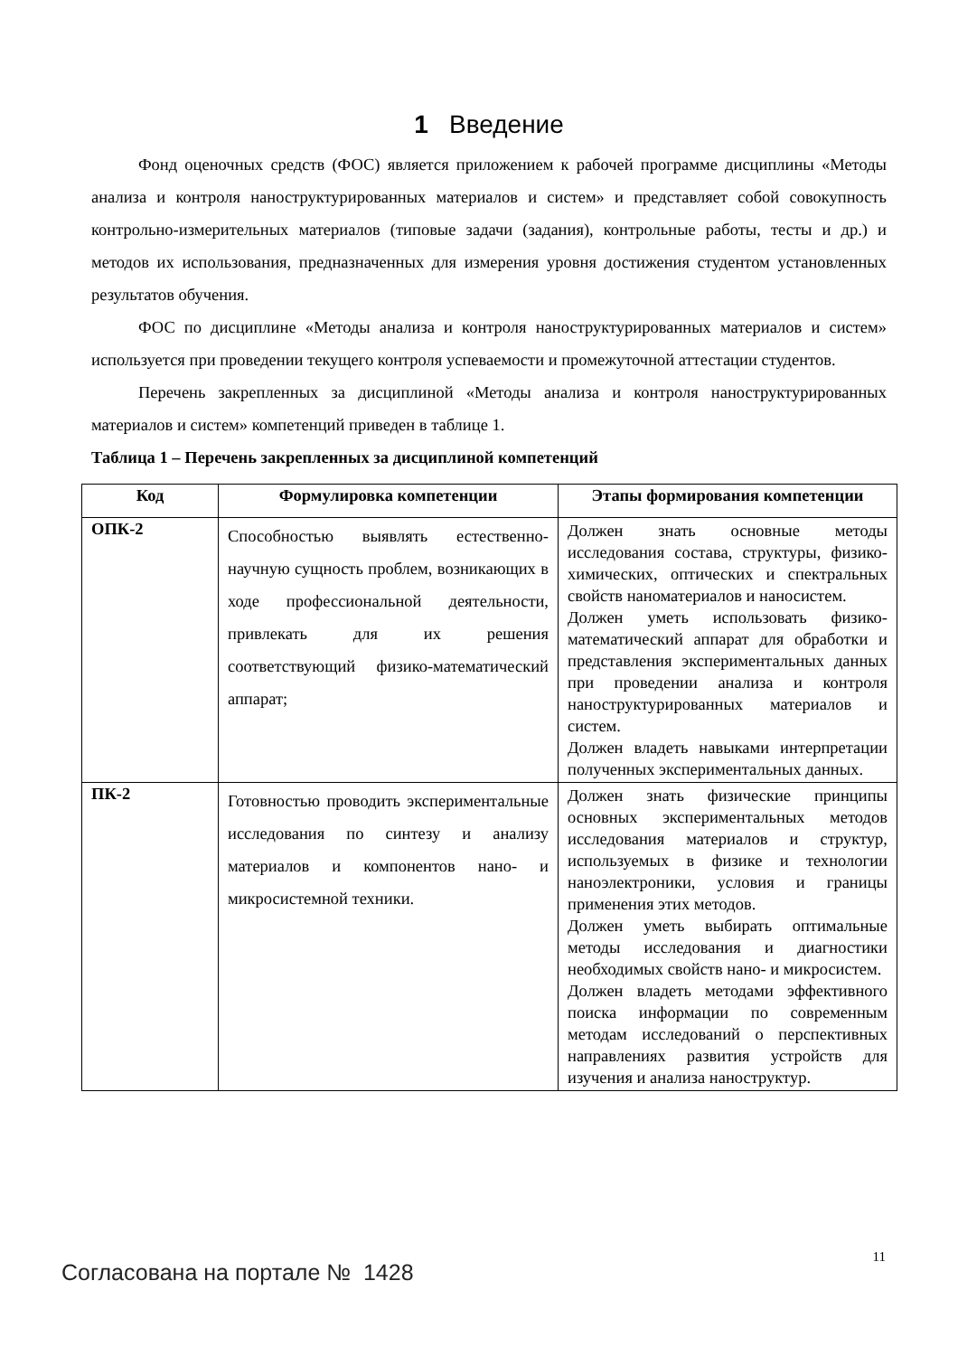1 Введение
Фонд оценочных средств (ФОС) является приложением к рабочей программе дисциплины «Методы анализа и контроля наноструктурированных материалов и систем» и представляет собой совокупность контрольно-измерительных материалов (типовые задачи (задания), контрольные работы, тесты и др.) и методов их использования, предназначенных для измерения уровня достижения студентом установленных результатов обучения.
ФОС по дисциплине «Методы анализа и контроля наноструктурированных материалов и систем» используется при проведении текущего контроля успеваемости и промежуточной аттестации студентов.
Перечень закрепленных за дисциплиной «Методы анализа и контроля наноструктурированных материалов и систем» компетенций приведен в таблице 1.
Таблица 1 – Перечень закрепленных за дисциплиной компетенций
| Код | Формулировка компетенции | Этапы формирования компетенции |
| --- | --- | --- |
| ОПК-2 | Способностью выявлять естественно-научную сущность проблем, возникающих в ходе профессиональной деятельности, привлекать для их решения соответствующий физико-математический аппарат; | Должен знать основные методы исследования состава, структуры, физико-химических, оптических и спектральных свойств наноматериалов и наносистем. Должен уметь использовать физико-математический аппарат для обработки и представления экспериментальных данных при проведении анализа и контроля наноструктурированных материалов и систем. Должен владеть навыками интерпретации полученных экспериментальных данных. |
| ПК-2 | Готовностью проводить экспериментальные исследования по синтезу и анализу материалов и компонентов нано- и микросистемной техники. | Должен знать физические принципы основных экспериментальных методов исследования материалов и структур, используемых в физике и технологии наноэлектроники, условия и границы применения этих методов. Должен уметь выбирать оптимальные методы исследования и диагностики необходимых свойств нано- и микросистем. Должен владеть методами эффективного поиска информации по современным методам исследований о перспективных направлениях развития устройств для изучения и анализа наноструктур. |
11
Согласована на портале № 1428